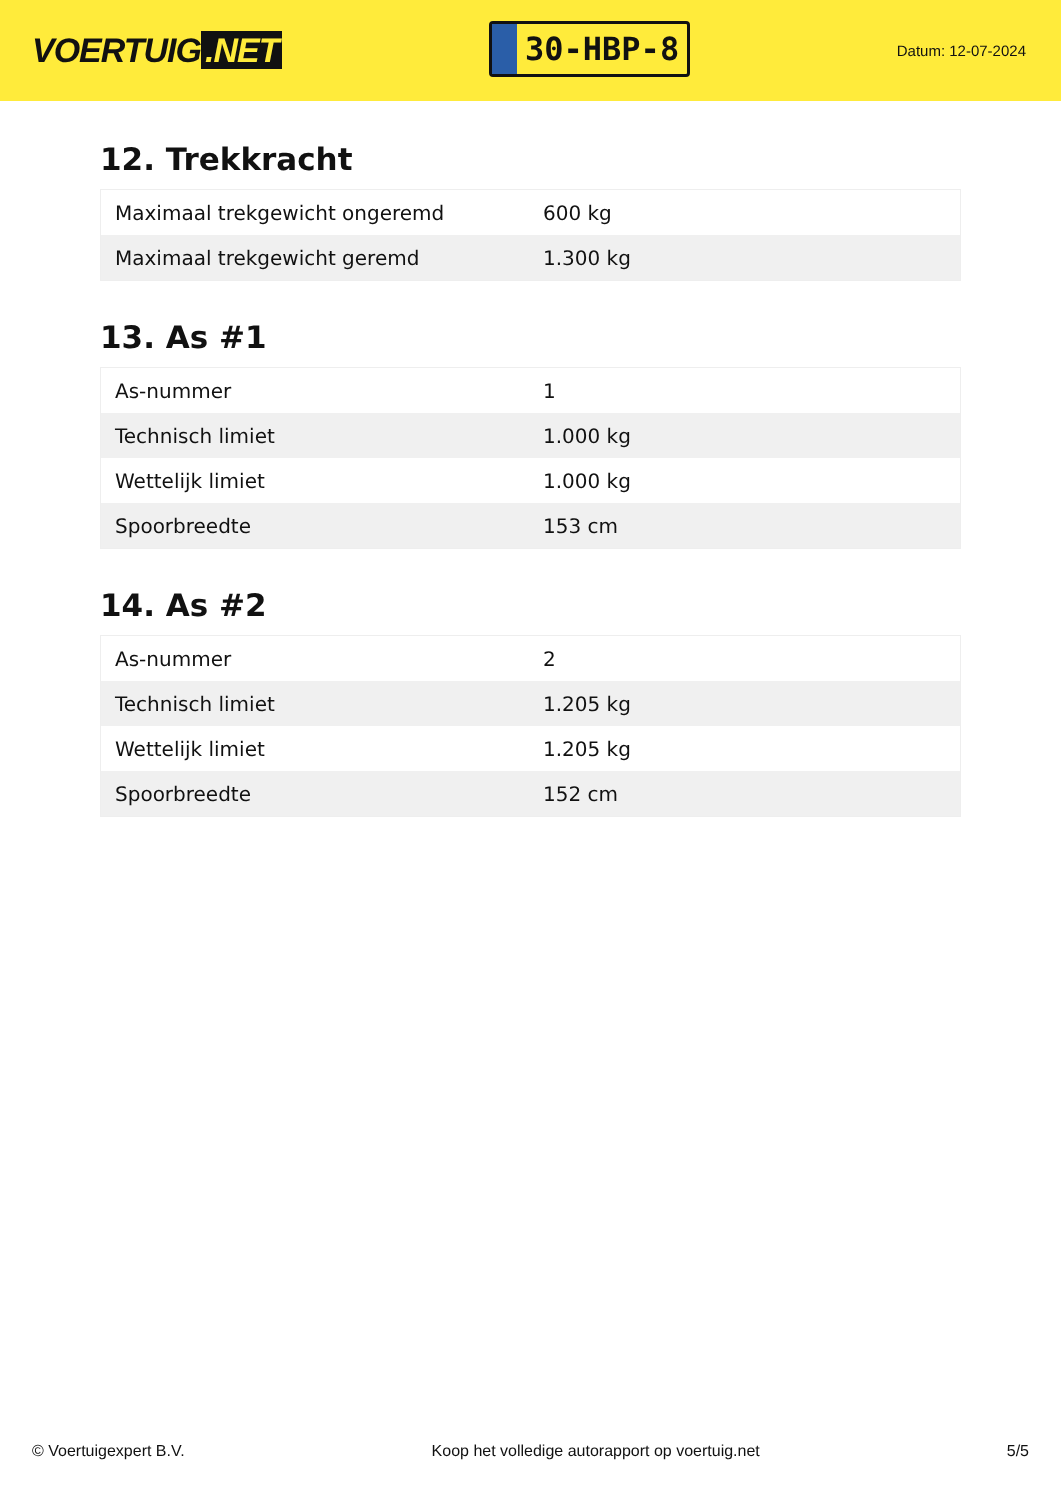VOERTUIG.NET
30-HBP-8
Datum: 12-07-2024
12. Trekkracht
| Maximaal trekgewicht ongeremd | 600 kg |
| Maximaal trekgewicht geremd | 1.300 kg |
13. As #1
| As-nummer | 1 |
| Technisch limiet | 1.000 kg |
| Wettelijk limiet | 1.000 kg |
| Spoorbreedte | 153 cm |
14. As #2
| As-nummer | 2 |
| Technisch limiet | 1.205 kg |
| Wettelijk limiet | 1.205 kg |
| Spoorbreedte | 152 cm |
© Voertuigexpert B.V. Koop het volledige autorapport op voertuig.net 5/5